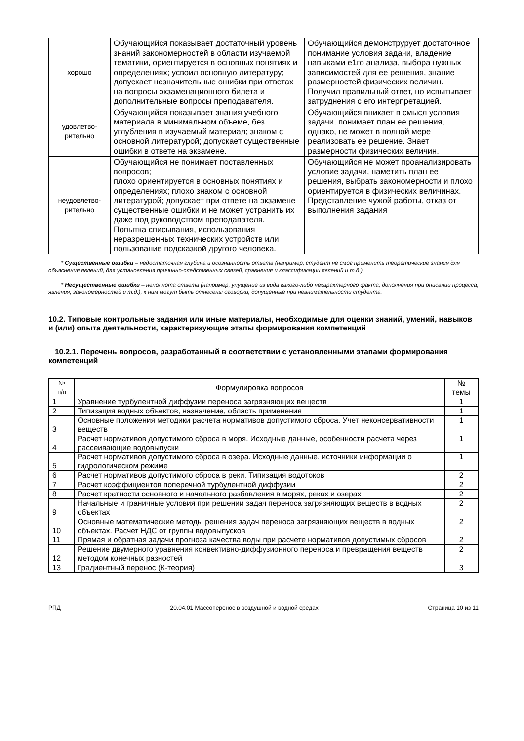| хорошо | Обучающийся показывает достаточный уровень знаний закономерностей в области изучаемой тематики, ориентируется в основных понятиях и определениях; усвоил основную литературу; допускает незначительные ошибки при ответах на вопросы экзаменационного билета и дополнительные вопросы преподавателя. | Обучающийся демонструрует достаточное понимание условия задачи, владение навыками е1го анализа, выбора нужных зависимостей для ее решения, знание размерностей физических величин. Получил правильный ответ, но испытывает затруднения с его интерпретацией. |
| удовлетво- рительно | Обучающийся показывает знания учебного материала в минимальном объеме, без углубления в изучаемый материал; знаком с основной литературой; допускает существенные ошибки в ответе на экзамене. | Обучающийся вникает в смысл условия задачи, понимает план ее решения, однако, не может в полной мере реализовать ее решение. Знает размерности физических величин. |
| неудовлетво- рительно | Обучающийся не понимает поставленных вопросов; плохо ориентируется в основных понятиях и определениях; плохо знаком с основной литературой; допускает при ответе на экзамене существенные ошибки и не может устранить их даже под руководством преподавателя. Попытка списывания, использования неразрешенных технических устройств или пользование подсказкой другого человека. | Обучающийся не может проанализировать условие задачи, наметить план ее решения, выбрать закономерности и плохо ориентируется в физических величинах. Представление чужой работы, отказ от выполнения задания |
* Существенные ошибки – недостаточная глубина и осознанность ответа (например, студент не смог применить теоретические знания для объяснения явлений, для установления причинно-следственных связей, сравнения и классификации явлений и т.д.).
* Несущественные ошибки – неполнота ответа (например, упущение из вида какого-либо нехарактерного факта, дополнения при описании процесса, явления, закономерностей и т.д.); к ним могут быть отнесены оговорки, допущенные при невнимательности студента.
10.2. Типовые контрольные задания или иные материалы, необходимые для оценки знаний, умений, навыков и (или) опыта деятельности, характеризующие этапы формирования компетенций
10.2.1. Перечень вопросов, разработанный в соответствии с установленными этапами формирования компетенций
| № п/п | Формулировка вопросов | № темы |
| 1 | Уравнение турбулентной диффузии переноса загрязняющих веществ | 1 |
| 2 | Типизация водных объектов, назначение, область применения | 1 |
| 3 | Основные положения методики расчета нормативов допустимого сброса. Учет неконсервативности веществ | 1 |
| 4 | Расчет нормативов допустимого сброса в моря. Исходные данные, особенности расчета через рассеивающие водовыпуски | 1 |
| 5 | Расчет нормативов допустимого сброса в озера. Исходные данные, источники информации о гидрологическом режиме | 1 |
| 6 | Расчет нормативов допустимого сброса в реки. Типизация водотоков | 2 |
| 7 | Расчет коэффициентов поперечной турбулентной диффузии | 2 |
| 8 | Расчет кратности основного и начального разбавления в морях, реках и озерах | 2 |
| 9 | Начальные и граничные условия при решении задач переноса загрязняющих веществ в водных объектах | 2 |
| 10 | Основные математические методы решения задач переноса загрязняющих веществ в водных объектах. Расчет НДС от группы водовыпусков | 2 |
| 11 | Прямая и обратная задачи прогноза качества воды при расчете нормативов допустимых сбросов | 2 |
| 12 | Решение двумерного уравнения конвективно-диффузионного переноса и превращения веществ методом конечных разностей | 2 |
| 13 | Градиентный перенос (К-теория) | 3 |
РПД 20.04.01 Массоперенос в воздушной и водной средах Страница 10 из 11